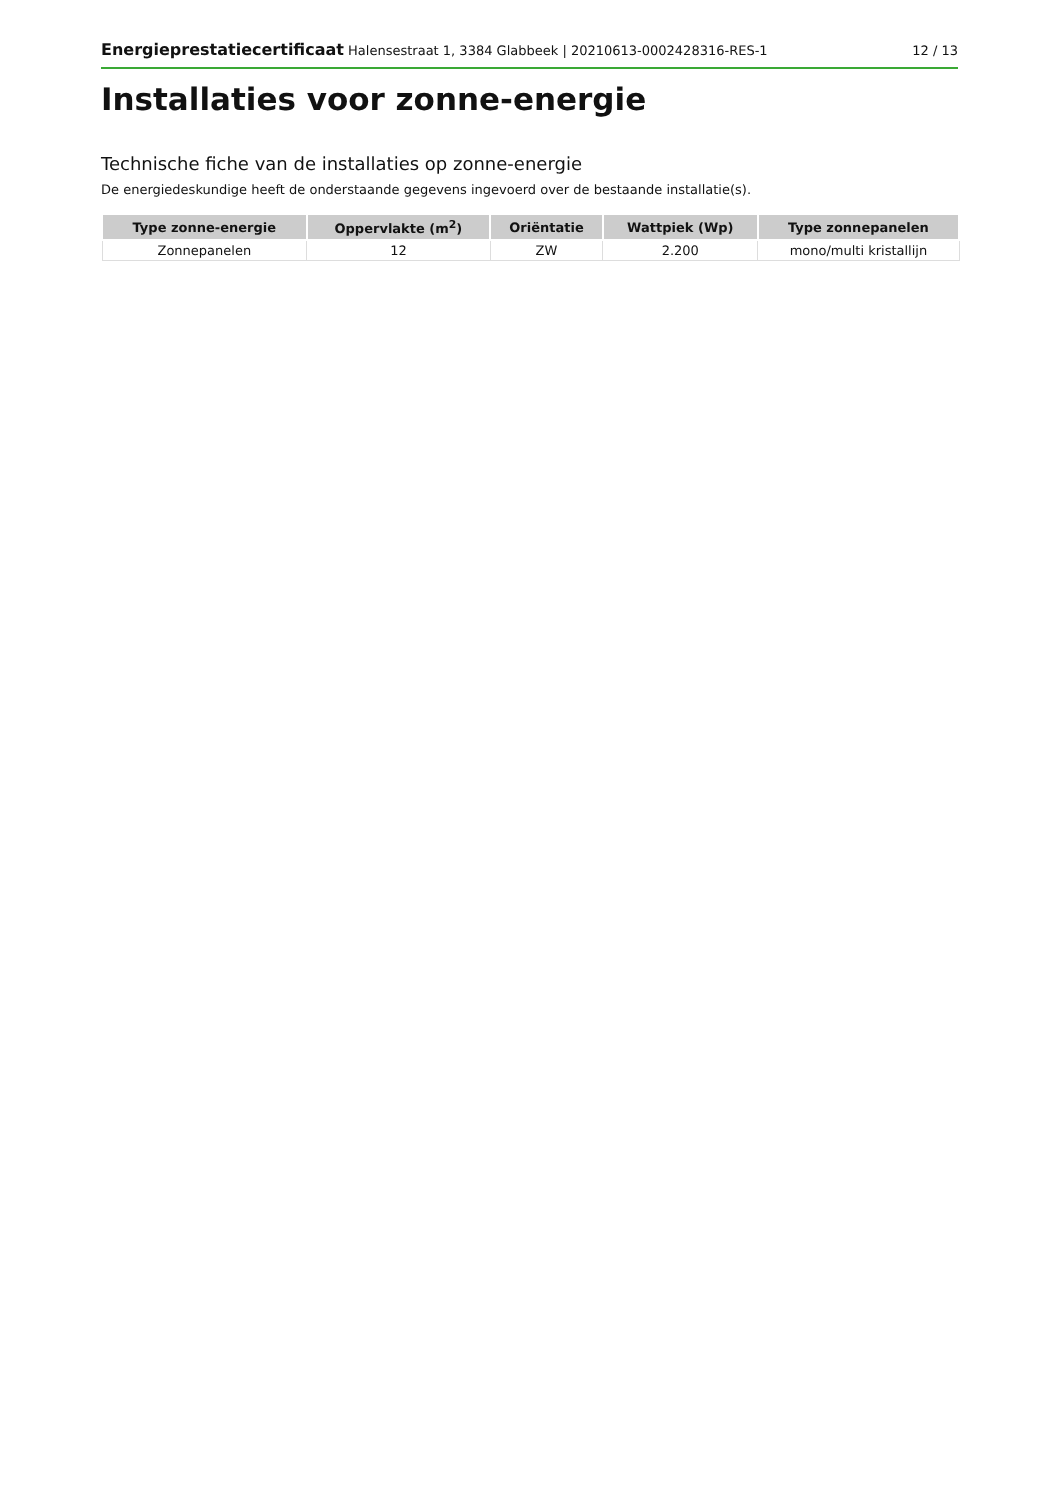Energieprestatiecertificaat Halensestraat 1, 3384 Glabbeek | 20210613-0002428316-RES-1 12 / 13
Installaties voor zonne-energie
Technische fiche van de installaties op zonne-energie
De energiedeskundige heeft de onderstaande gegevens ingevoerd over de bestaande installatie(s).
| Type zonne-energie | Oppervlakte (m<sup>2</sup>) | Oriëntatie | Wattpiek (Wp) | Type zonnepanelen |
| --- | --- | --- | --- | --- |
| Zonnepanelen | 12 | ZW | 2.200 | mono/multi kristallijn |